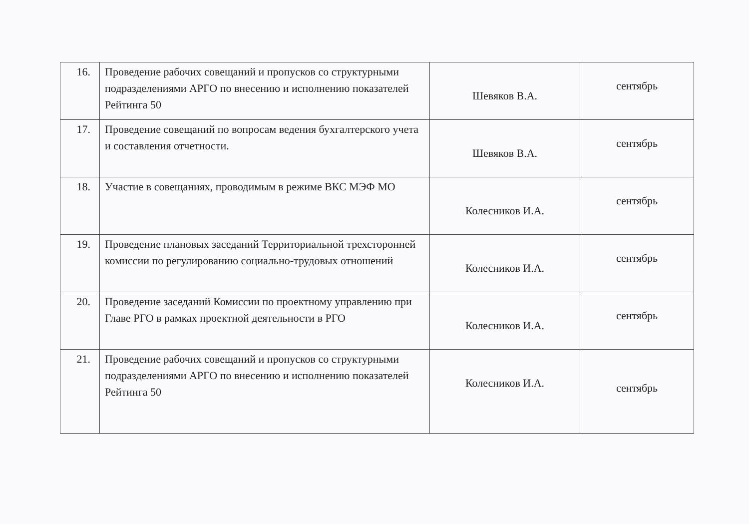| 16. | Проведение рабочих совещаний и пропусков со структурными подразделениями АРГО по внесению и исполнению показателей Рейтинга 50 | Шевяков В.А. | сентябрь |
| 17. | Проведение совещаний по вопросам ведения бухгалтерского учета и составления отчетности. | Шевяков В.А. | сентябрь |
| 18. | Участие в совещаниях, проводимым в режиме ВКС МЭФ МО | Колесников И.А. | сентябрь |
| 19. | Проведение плановых заседаний Территориальной трехсторонней комиссии по регулированию социально-трудовых отношений | Колесников И.А. | сентябрь |
| 20. | Проведение заседаний Комиссии по проектному управлению при Главе РГО в рамках проектной деятельности в РГО | Колесников И.А. | сентябрь |
| 21. | Проведение рабочих совещаний и пропусков со структурными подразделениями АРГО по внесению и исполнению показателей Рейтинга 50 | Колесников И.А. | сентябрь |